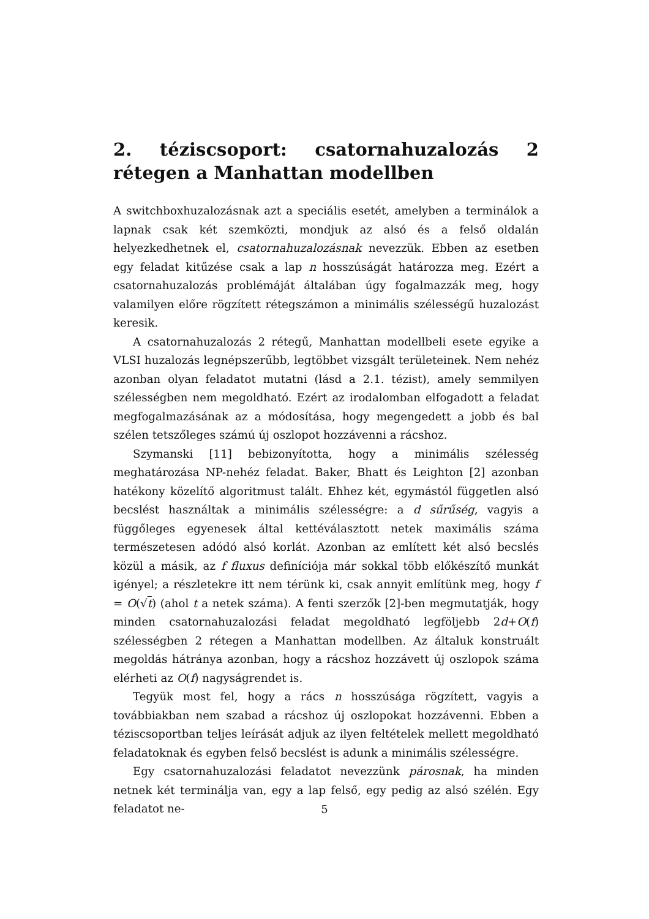2. téziscsoport: csatornahuzalozás 2 rétegen a Manhattan modellben
A switchboxhuzalozásnak azt a speciális esetét, amelyben a terminálok a lapnak csak két szemközti, mondjuk az alsó és a felső oldalán helyezkedhetnek el, csatornahuzalozásnak nevezzük. Ebben az esetben egy feladat kitűzése csak a lap n hosszúságát határozza meg. Ezért a csatornahuzalozás problémáját általában úgy fogalmazzák meg, hogy valamilyen előre rögzített rétegszámon a minimális szélességű huzalozást keresik.
A csatornahuzalozás 2 rétegű, Manhattan modellbeli esete egyike a VLSI huzalozás legnépszerűbb, legtöbbet vizsgált területeinek. Nem nehéz azonban olyan feladatot mutatni (lásd a 2.1. tézist), amely semmilyen szélességben nem megoldható. Ezért az irodalomban elfogadott a feladat megfogalmazásának az a módosítása, hogy megengedett a jobb és bal szélen tetszőleges számú új oszlopot hozzávenni a rácshoz.
Szymanski [11] bebizonyította, hogy a minimális szélesség meghatározása NP-nehéz feladat. Baker, Bhatt és Leighton [2] azonban hatékony közelítő algoritmust talált. Ehhez két, egymástól független alsó becslést használtak a minimális szélességre: a d sűrűség, vagyis a függőleges egyenesek által kettéválasztott netek maximális száma természetesen adódó alsó korlát. Azonban az említett két alsó becslés közül a másik, az f fluxus definíciója már sokkal több előkészítő munkát igényel; a részletekre itt nem térünk ki, csak annyit említünk meg, hogy f = O(√t) (ahol t a netek száma). A fenti szerzők [2]-ben megmutatják, hogy minden csatornahuzalozási feladat megoldható legföljebb 2d+O(f) szélességben 2 rétegen a Manhattan modellben. Az általuk konstruált megoldás hátránya azonban, hogy a rácshoz hozzávett új oszlopok száma elérheti az O(f) nagyságrendet is.
Tegyük most fel, hogy a rács n hosszúsága rögzített, vagyis a továbbiakban nem szabad a rácshoz új oszlopokat hozzávenni. Ebben a téziscsoportban teljes leírását adjuk az ilyen feltételek mellett megoldható feladatoknak és egyben felső becslést is adunk a minimális szélességre.
Egy csatornahuzalozási feladatot nevezzünk párosnak, ha minden netnek két terminálja van, egy a lap felső, egy pedig az alsó szélén. Egy feladatot ne-
5